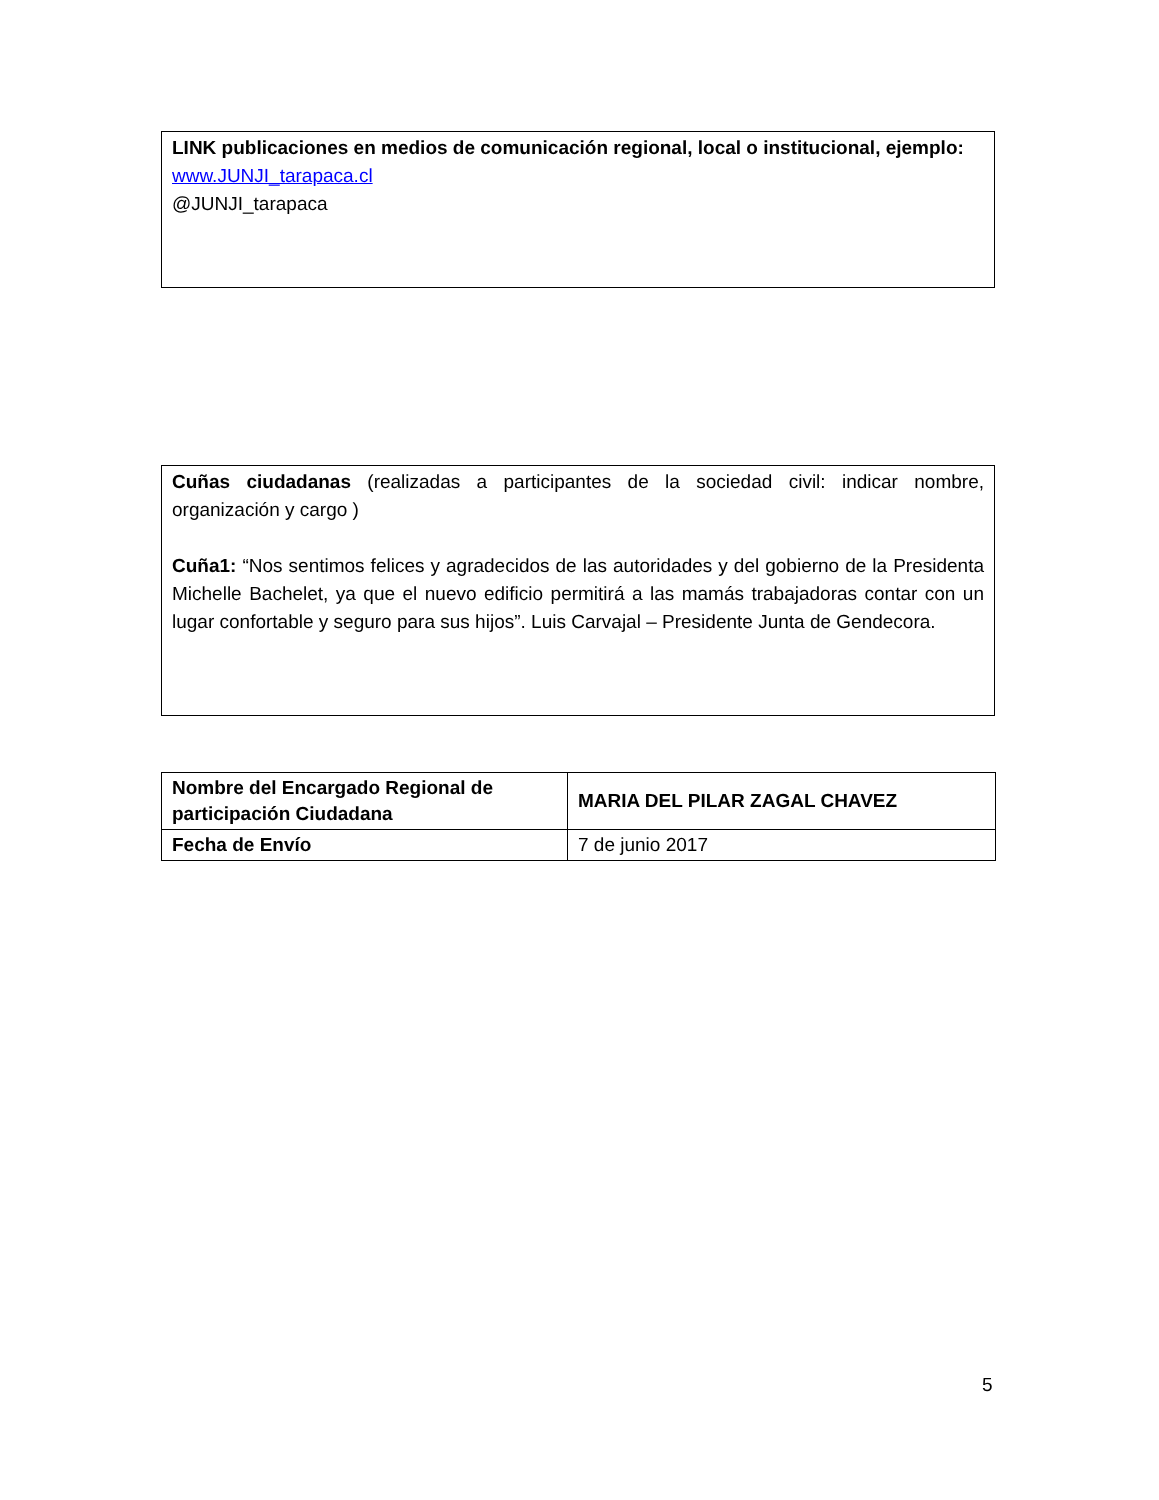LINK publicaciones en medios de comunicación regional, local o institucional, ejemplo:
www.JUNJI_tarapaca.cl
@JUNJI_tarapaca
Cuñas ciudadanas (realizadas a participantes de la sociedad civil: indicar nombre, organización y cargo )
Cuña1: “Nos sentimos felices y agradecidos de las autoridades y del gobierno de la Presidenta Michelle Bachelet, ya que el nuevo edificio permitirá a las mamás trabajadoras contar con un lugar confortable y seguro para sus hijos”. Luis Carvajal – Presidente Junta de Gendecora.
| Nombre del Encargado Regional de participación Ciudadana | MARIA DEL PILAR ZAGAL CHAVEZ |
| Fecha de Envío | 7 de junio 2017 |
5